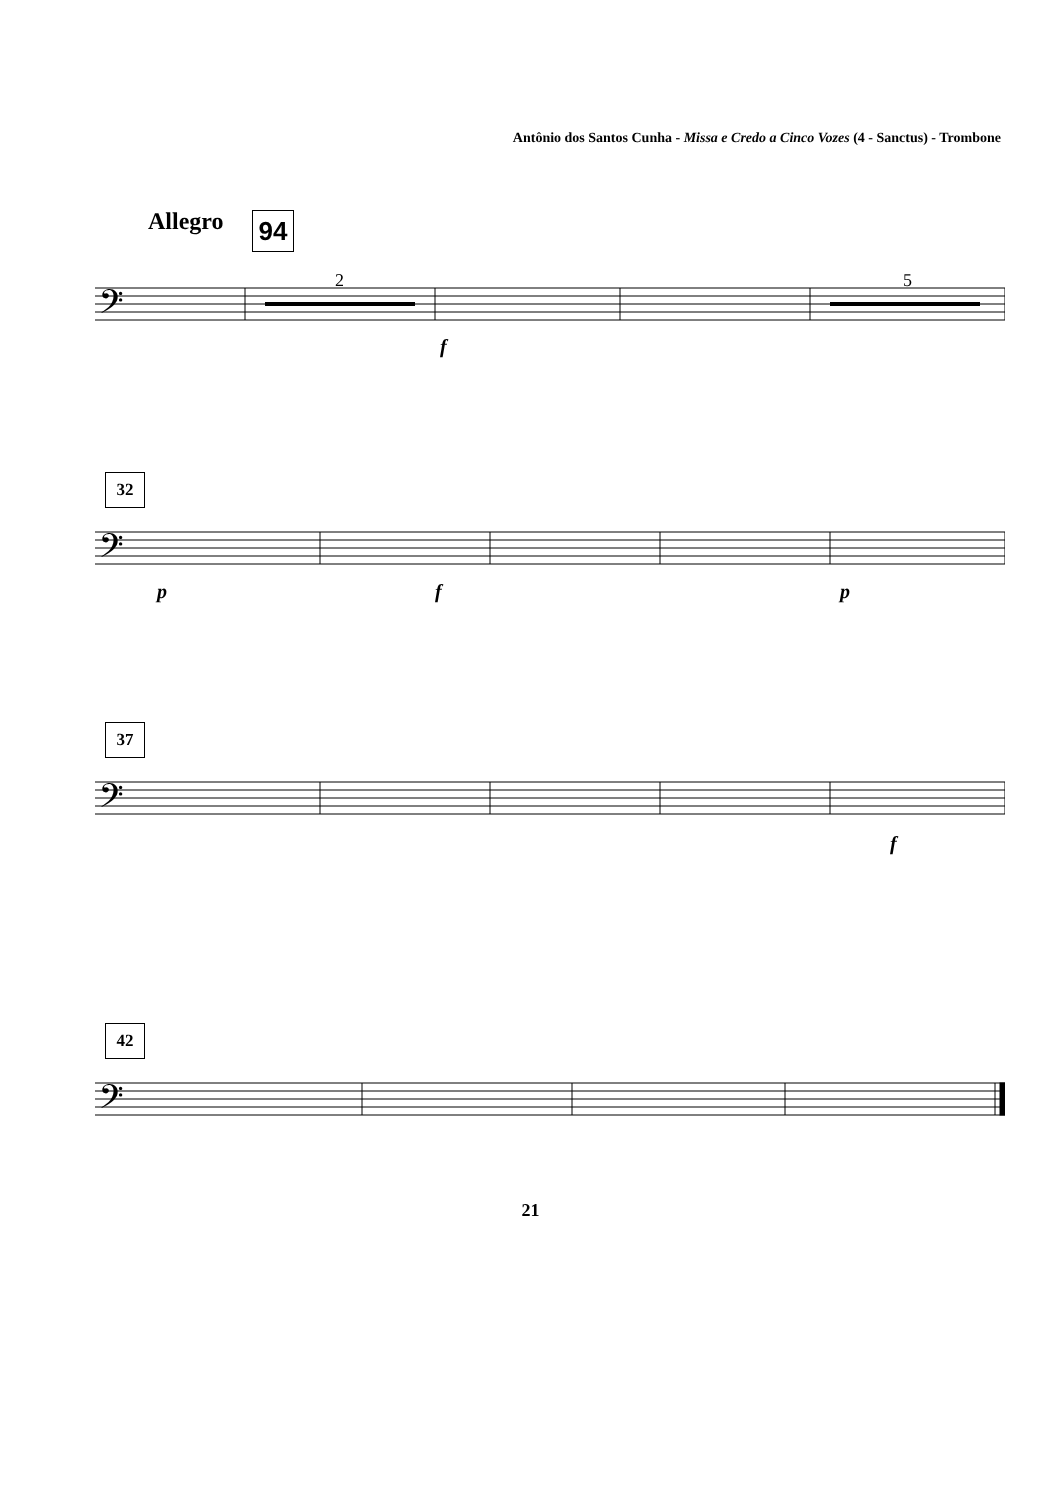Antônio dos Santos Cunha - Missa e Credo a Cinco Vozes (4 - Sanctus) - Trombone
Allegro 94
2 5
32
37
42
𝄢
𝄢
𝄢
𝄢
f
p f p
f
21